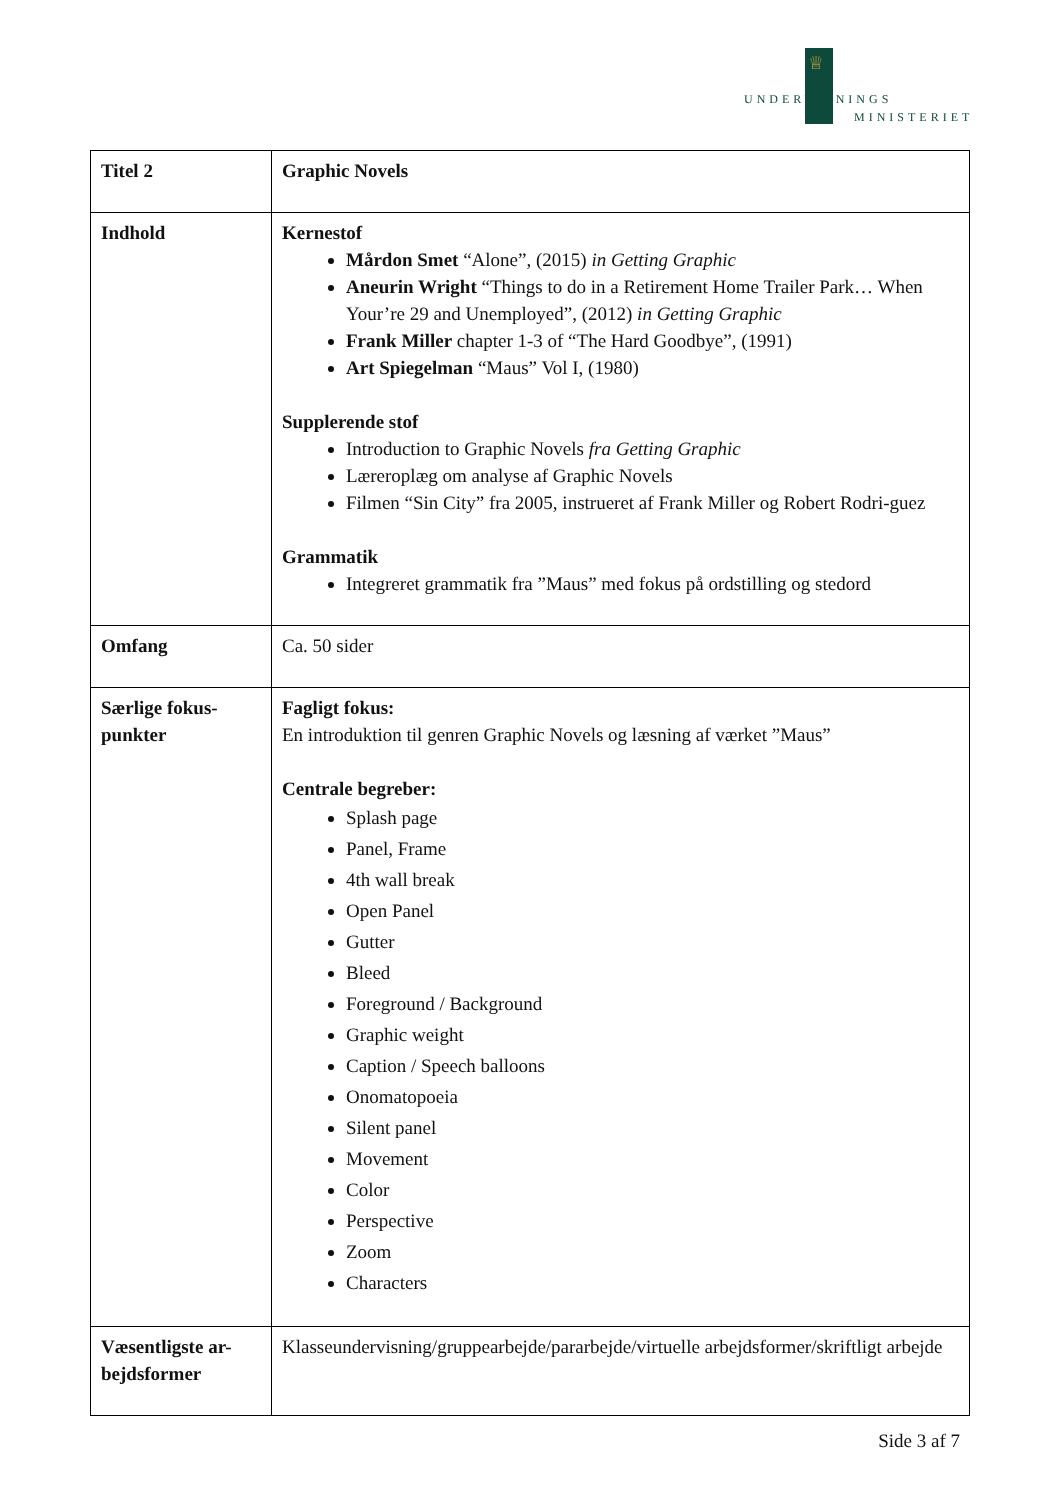♕
UNDERVISNINGS
MINISTERIET
| Titel 2 | Graphic Novels |
| Indhold | Kernestof Mårdon Smet “Alone”, (2015) in Getting Graphic Aneurin Wright “Things to do in a Retirement Home Trailer Park… When Your’re 29 and Unemployed”, (2012) in Getting Graphic Frank Miller chapter 1-3 of “The Hard Goodbye”, (1991) Art Spiegelman “Maus” Vol I, (1980) Supplerende stof Introduction to Graphic Novels fra Getting Graphic Læreroplæg om analyse af Graphic Novels Filmen “Sin City” fra 2005, instrueret af Frank Miller og Robert Rodri-guez Grammatik Integreret grammatik fra ”Maus” med fokus på ordstilling og stedord |
| Omfang | Ca. 50 sider |
| Særlige fokus-punkter | Fagligt fokus: En introduktion til genren Graphic Novels og læsning af værket ”Maus” Centrale begreber: Splash page Panel, Frame 4th wall break Open Panel Gutter Bleed Foreground / Background Graphic weight Caption / Speech balloons Onomatopoeia Silent panel Movement Color Perspective Zoom Characters |
| Væsentligste ar-bejdsformer | Klasseundervisning/gruppearbejde/pararbejde/virtuelle arbejdsformer/skriftligt arbejde |
Side 3 af 7